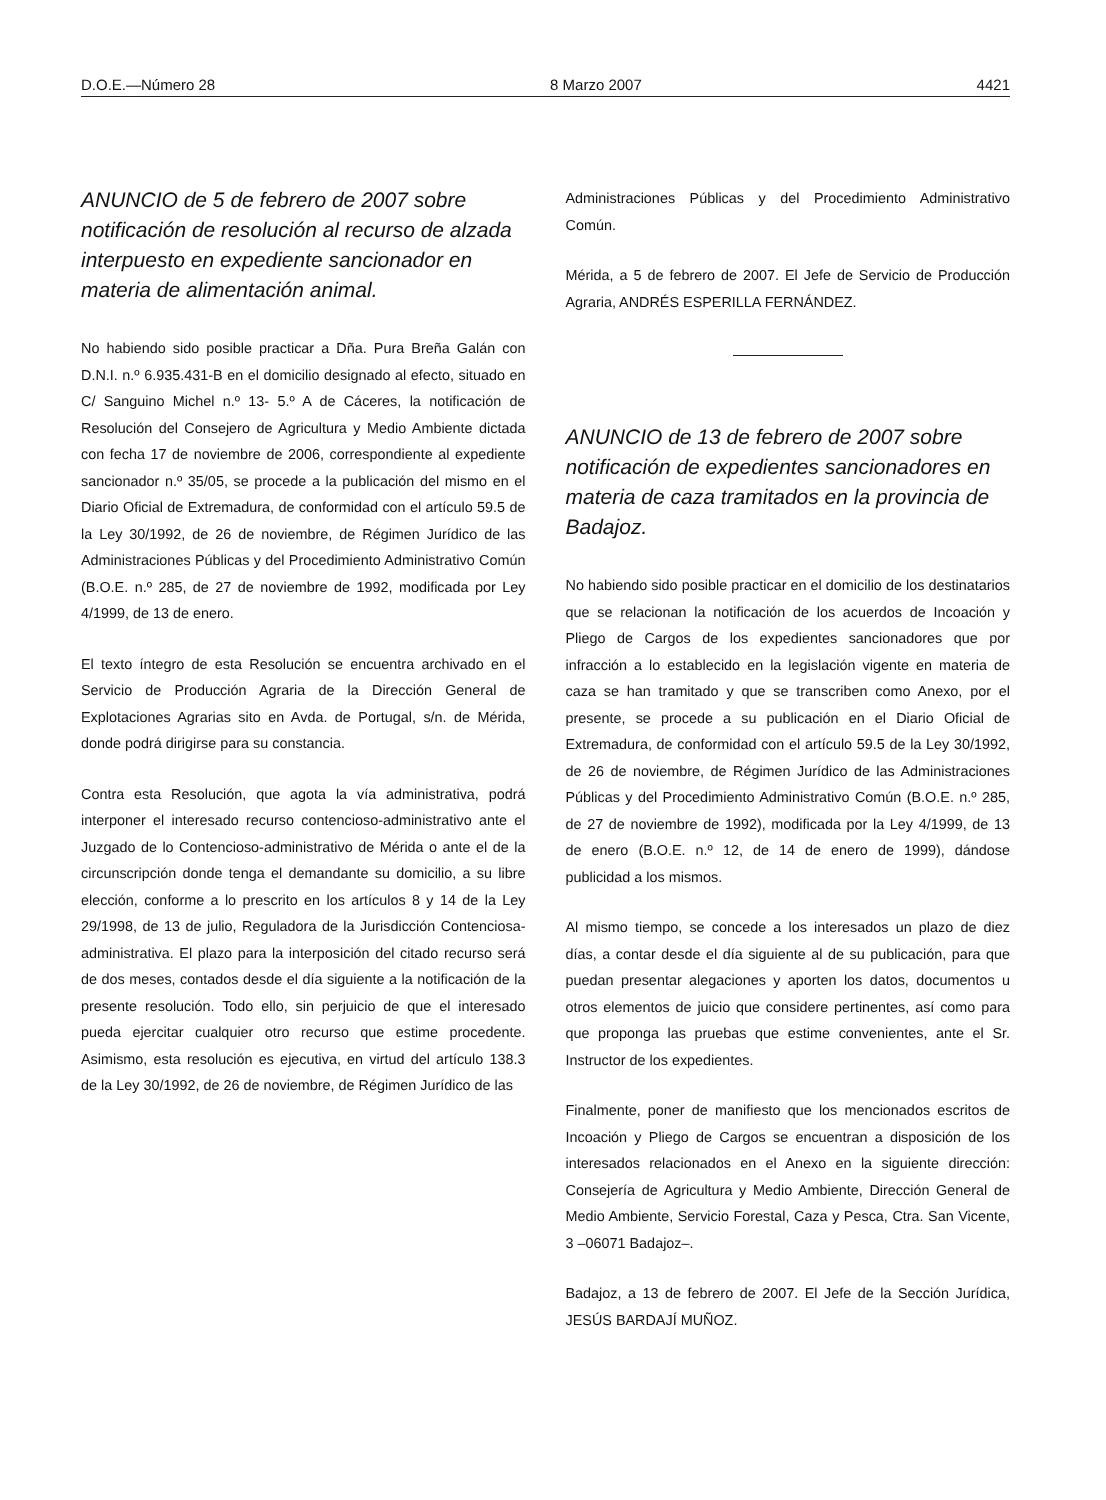D.O.E.—Número 28 8 Marzo 2007 4421
ANUNCIO de 5 de febrero de 2007 sobre notificación de resolución al recurso de alzada interpuesto en expediente sancionador en materia de alimentación animal.
No habiendo sido posible practicar a Dña. Pura Breña Galán con D.N.I. n.º 6.935.431-B en el domicilio designado al efecto, situado en C/ Sanguino Michel n.º 13- 5.º A de Cáceres, la notificación de Resolución del Consejero de Agricultura y Medio Ambiente dictada con fecha 17 de noviembre de 2006, correspondiente al expediente sancionador n.º 35/05, se procede a la publicación del mismo en el Diario Oficial de Extremadura, de conformidad con el artículo 59.5 de la Ley 30/1992, de 26 de noviembre, de Régimen Jurídico de las Administraciones Públicas y del Procedimiento Administrativo Común (B.O.E. n.º 285, de 27 de noviembre de 1992, modificada por Ley 4/1999, de 13 de enero.
El texto íntegro de esta Resolución se encuentra archivado en el Servicio de Producción Agraria de la Dirección General de Explotaciones Agrarias sito en Avda. de Portugal, s/n. de Mérida, donde podrá dirigirse para su constancia.
Contra esta Resolución, que agota la vía administrativa, podrá interponer el interesado recurso contencioso-administrativo ante el Juzgado de lo Contencioso-administrativo de Mérida o ante el de la circunscripción donde tenga el demandante su domicilio, a su libre elección, conforme a lo prescrito en los artículos 8 y 14 de la Ley 29/1998, de 13 de julio, Reguladora de la Jurisdicción Contenciosa-administrativa. El plazo para la interposición del citado recurso será de dos meses, contados desde el día siguiente a la notificación de la presente resolución. Todo ello, sin perjuicio de que el interesado pueda ejercitar cualquier otro recurso que estime procedente. Asimismo, esta resolución es ejecutiva, en virtud del artículo 138.3 de la Ley 30/1992, de 26 de noviembre, de Régimen Jurídico de las
Administraciones Públicas y del Procedimiento Administrativo Común.
Mérida, a 5 de febrero de 2007. El Jefe de Servicio de Producción Agraria, ANDRÉS ESPERILLA FERNÁNDEZ.
ANUNCIO de 13 de febrero de 2007 sobre notificación de expedientes sancionadores en materia de caza tramitados en la provincia de Badajoz.
No habiendo sido posible practicar en el domicilio de los destinatarios que se relacionan la notificación de los acuerdos de Incoación y Pliego de Cargos de los expedientes sancionadores que por infracción a lo establecido en la legislación vigente en materia de caza se han tramitado y que se transcriben como Anexo, por el presente, se procede a su publicación en el Diario Oficial de Extremadura, de conformidad con el artículo 59.5 de la Ley 30/1992, de 26 de noviembre, de Régimen Jurídico de las Administraciones Públicas y del Procedimiento Administrativo Común (B.O.E. n.º 285, de 27 de noviembre de 1992), modificada por la Ley 4/1999, de 13 de enero (B.O.E. n.º 12, de 14 de enero de 1999), dándose publicidad a los mismos.
Al mismo tiempo, se concede a los interesados un plazo de diez días, a contar desde el día siguiente al de su publicación, para que puedan presentar alegaciones y aporten los datos, documentos u otros elementos de juicio que considere pertinentes, así como para que proponga las pruebas que estime convenientes, ante el Sr. Instructor de los expedientes.
Finalmente, poner de manifiesto que los mencionados escritos de Incoación y Pliego de Cargos se encuentran a disposición de los interesados relacionados en el Anexo en la siguiente dirección: Consejería de Agricultura y Medio Ambiente, Dirección General de Medio Ambiente, Servicio Forestal, Caza y Pesca, Ctra. San Vicente, 3 –06071 Badajoz–.
Badajoz, a 13 de febrero de 2007. El Jefe de la Sección Jurídica, JESÚS BARDAJÍ MUÑOZ.